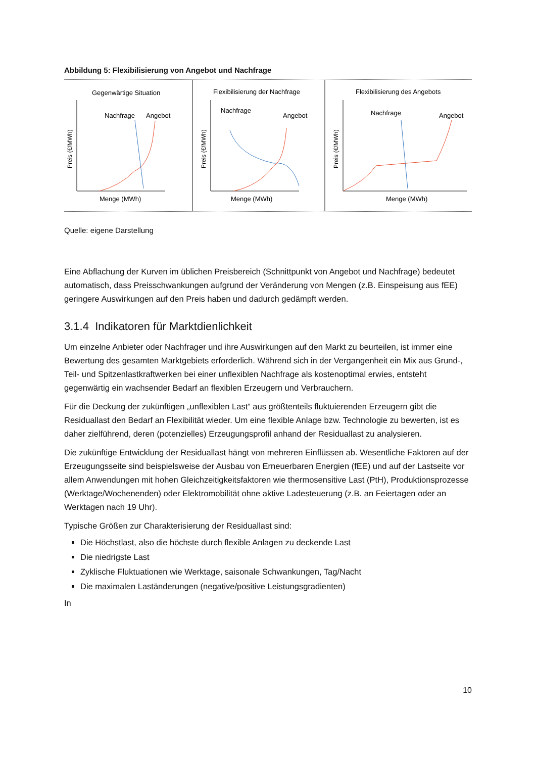Abbildung 5: Flexibilisierung von Angebot und Nachfrage
Gegenwärtige Situation
Preis (€/MWh)
Nachfrage
Angebot
Menge (MWh)
Flexibilisierung der Nachfrage
Preis (€/MWh)
Nachfrage
Angebot
Menge (MWh)
Flexibilisierung des Angebots
Preis (€/MWh)
Nachfrage
Angebot
Menge (MWh)
Quelle: eigene Darstellung
Eine Abflachung der Kurven im üblichen Preisbereich (Schnittpunkt von Angebot und Nachfrage) bedeutet automatisch, dass Preisschwankungen aufgrund der Veränderung von Mengen (z.B. Einspeisung aus fEE) geringere Auswirkungen auf den Preis haben und dadurch gedämpft werden.
3.1.4 Indikatoren für Marktdienlichkeit
Um einzelne Anbieter oder Nachfrager und ihre Auswirkungen auf den Markt zu beurteilen, ist immer eine Bewertung des gesamten Marktgebiets erforderlich. Während sich in der Vergangenheit ein Mix aus Grund-, Teil- und Spitzenlastkraftwerken bei einer unflexiblen Nachfrage als kostenoptimal erwies, entsteht gegenwärtig ein wachsender Bedarf an flexiblen Erzeugern und Verbrauchern.
Für die Deckung der zukünftigen „unflexiblen Last“ aus größtenteils fluktuierenden Erzeugern gibt die Residuallast den Bedarf an Flexibilität wieder. Um eine flexible Anlage bzw. Technologie zu bewerten, ist es daher zielführend, deren (potenzielles) Erzeugungsprofil anhand der Residuallast zu analysieren.
Die zukünftige Entwicklung der Residuallast hängt von mehreren Einflüssen ab. Wesentliche Faktoren auf der Erzeugungsseite sind beispielsweise der Ausbau von Erneuerbaren Energien (fEE) und auf der Lastseite vor allem Anwendungen mit hohen Gleichzeitigkeitsfaktoren wie thermosensitive Last (PtH), Produktionsprozesse (Werktage/Wochenenden) oder Elektromobilität ohne aktive Ladesteuerung (z.B. an Feiertagen oder an Werktagen nach 19 Uhr).
Typische Größen zur Charakterisierung der Residuallast sind:
Die Höchstlast, also die höchste durch flexible Anlagen zu deckende Last
Die niedrigste Last
Zyklische Fluktuationen wie Werktage, saisonale Schwankungen, Tag/Nacht
Die maximalen Laständerungen (negative/positive Leistungsgradienten)
In
10